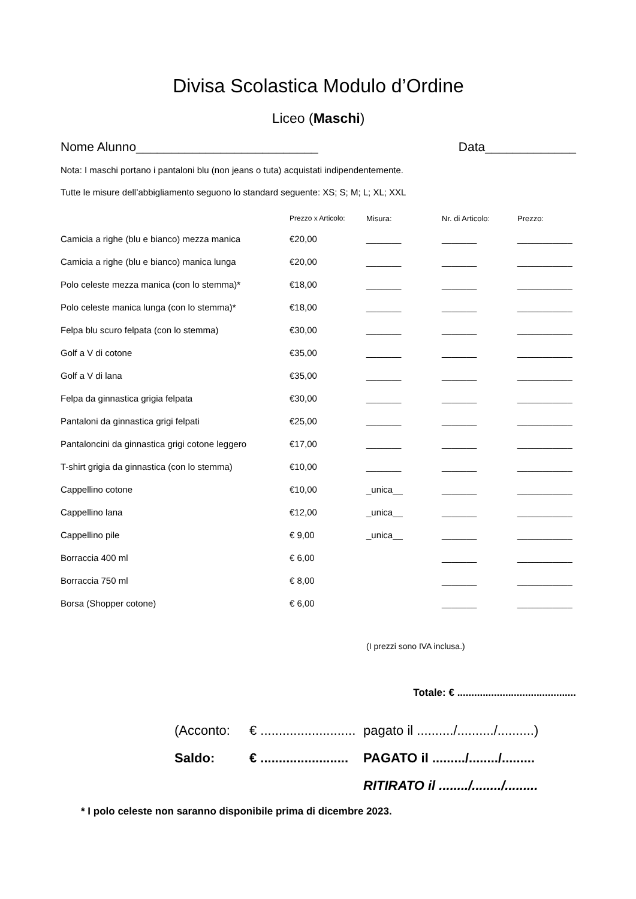Divisa Scolastica Modulo d’Ordine
Liceo (Maschi)
Nome Alunno__________________________ Data_____________
Nota: I maschi portano i pantaloni blu (non jeans o tuta) acquistati indipendentemente.
Tutte le misure dell’abbigliamento seguono lo standard seguente: XS; S; M; L; XL; XXL
| | Prezzo x Articolo: | Misura: | Nr. di Articolo: | Prezzo: |
| --- | --- | --- | --- | --- |
| Camicia a righe (blu e bianco) mezza manica | €20,00 | _______ | _______ | ___________ |
| Camicia a righe (blu e bianco) manica lunga | €20,00 | _______ | _______ | ___________ |
| Polo celeste mezza manica (con lo stemma)* | €18,00 | _______ | _______ | ___________ |
| Polo celeste manica lunga (con lo stemma)* | €18,00 | _______ | _______ | ___________ |
| Felpa blu scuro felpata (con lo stemma) | €30,00 | _______ | _______ | ___________ |
| Golf a V di cotone | €35,00 | _______ | _______ | ___________ |
| Golf a V di lana | €35,00 | _______ | _______ | ___________ |
| Felpa da ginnastica grigia felpata | €30,00 | _______ | _______ | ___________ |
| Pantaloni da ginnastica grigi felpati | €25,00 | _______ | _______ | ___________ |
| Pantaloncini da ginnastica grigi cotone leggero | €17,00 | _______ | _______ | ___________ |
| T-shirt grigia da ginnastica (con lo stemma) | €10,00 | _______ | _______ | ___________ |
| Cappellino cotone | €10,00 | _unica__ | _______ | ___________ |
| Cappellino lana | €12,00 | _unica__ | _______ | ___________ |
| Cappellino pile | € 9,00 | _unica__ | _______ | ___________ |
| Borraccia 400 ml | € 6,00 | | _______ | ___________ |
| Borraccia 750 ml | € 8,00 | | _______ | ___________ |
| Borsa (Shopper cotone) | € 6,00 | | _______ | ___________ |
(I prezzi sono IVA inclusa.)
Totale: € ..........................................
(Acconto: € .......................... pagato il ........../........../..........)
Saldo: € ........................ PAGATO il ........./......../.........
RITIRATO il ......../......../.........
* I polo celeste non saranno disponibile prima di dicembre 2023.